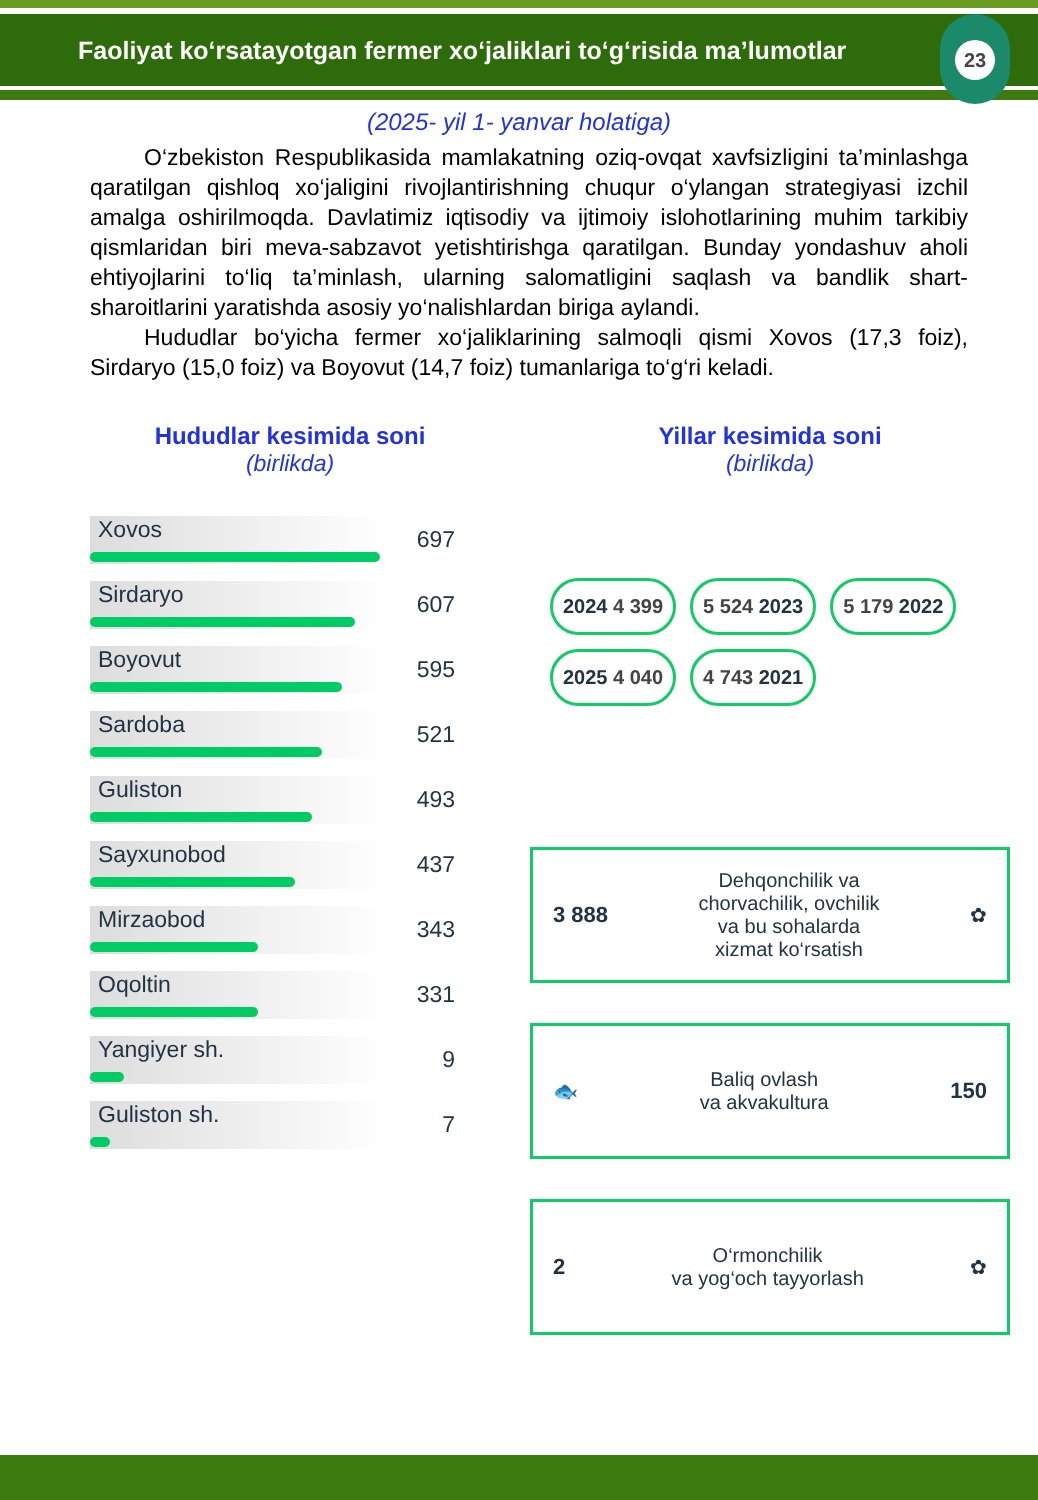Faoliyat ko‘rsatayotgan fermer xo‘jaliklari to‘g‘risida ma’lumotlar
23
(2025- yil 1- yanvar holatiga)
O‘zbekiston Respublikasida mamlakatning oziq-ovqat xavfsizligini ta’minlashga qaratilgan qishloq xo‘jaligini rivojlantirishning chuqur o‘ylangan strategiyasi izchil amalga oshirilmoqda. Davlatimiz iqtisodiy va ijtimoiy islohotlarining muhim tarkibiy qismlaridan biri meva-sabzavot yetishtirishga qaratilgan. Bunday yondashuv aholi ehtiyojlarini to‘liq ta’minlash, ularning salomatligini saqlash va bandlik shart-sharoitlarini yaratishda asosiy yo‘nalishlardan biriga aylandi.
Hududlar bo‘yicha fermer xo‘jaliklarining salmoqli qismi Xovos (17,3 foiz), Sirdaryo (15,0 foiz) va Boyovut (14,7 foiz) tumanlariga to‘g‘ri keladi.
Hududlar kesimida soni
(birlikda)
Xovos
697
Sirdaryo
607
Boyovut
595
Sardoba
521
Guliston
493
Sayxunobod
437
Mirzaobod
343
Oqoltin
331
Yangiyer sh.
9
Guliston sh.
7
Yillar kesimida soni
(birlikda)
2024 4 399
5 524 2023
5 179 2022
2025 4 040
4 743 2021
3 888 Dehqonchilik va
chorvachilik, ovchilik
va bu sohalarda
xizmat ko‘rsatish ✿
🐟 Baliq ovlash
va akvakultura 150
2 O‘rmonchilik
va yog‘och tayyorlash ✿